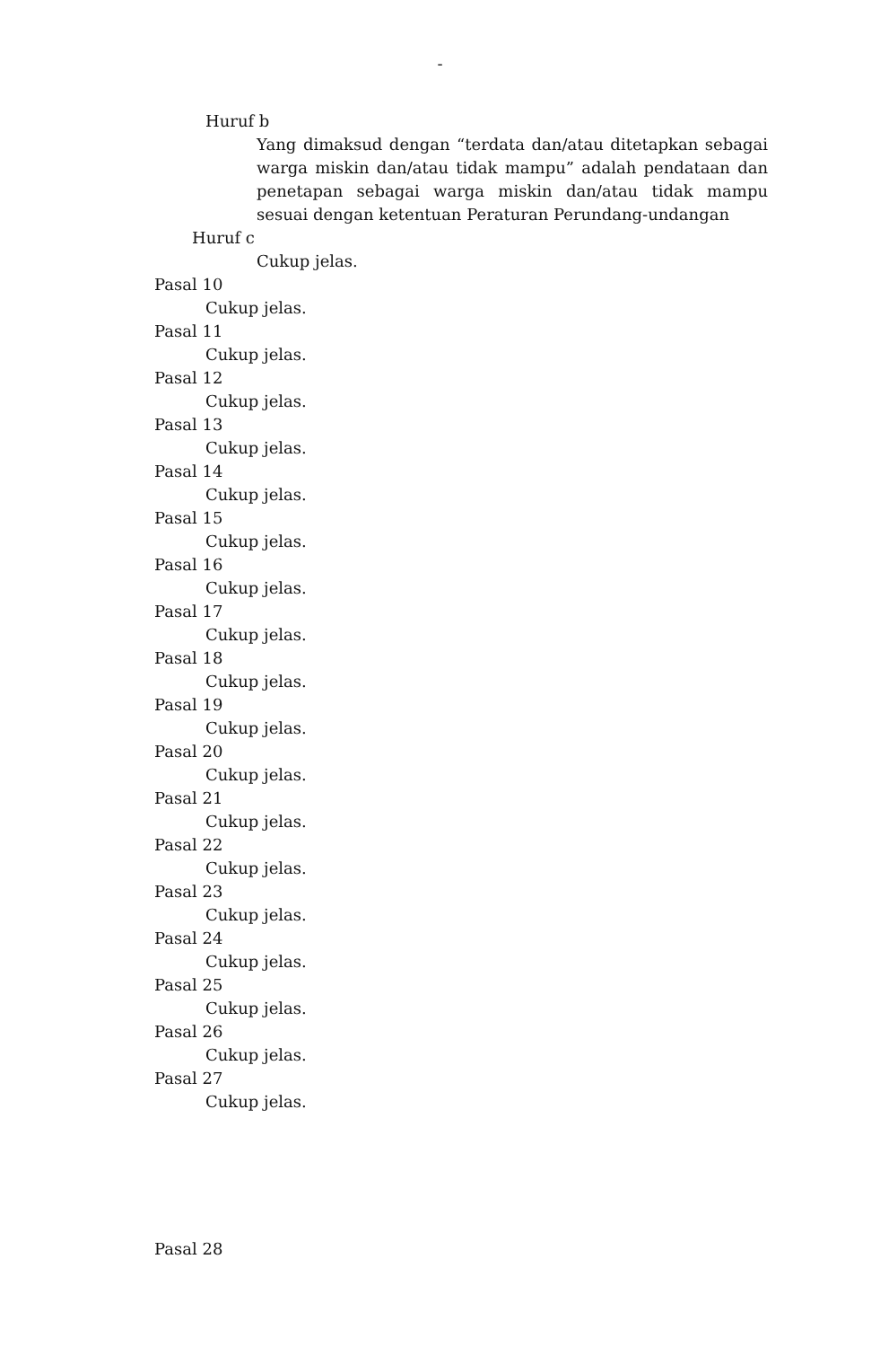-
Huruf b
Yang dimaksud dengan “terdata dan/atau ditetapkan sebagai warga miskin dan/atau tidak mampu” adalah pendataan dan penetapan sebagai warga miskin dan/atau tidak mampu sesuai dengan ketentuan Peraturan Perundang-undangan
Huruf c
Cukup jelas.
Pasal 10
Cukup jelas.
Pasal 11
Cukup jelas.
Pasal 12
Cukup jelas.
Pasal 13
Cukup jelas.
Pasal 14
Cukup jelas.
Pasal 15
Cukup jelas.
Pasal 16
Cukup jelas.
Pasal 17
Cukup jelas.
Pasal 18
Cukup jelas.
Pasal 19
Cukup jelas.
Pasal 20
Cukup jelas.
Pasal 21
Cukup jelas.
Pasal 22
Cukup jelas.
Pasal 23
Cukup jelas.
Pasal 24
Cukup jelas.
Pasal 25
Cukup jelas.
Pasal 26
Cukup jelas.
Pasal 27
Cukup jelas.
Pasal 28